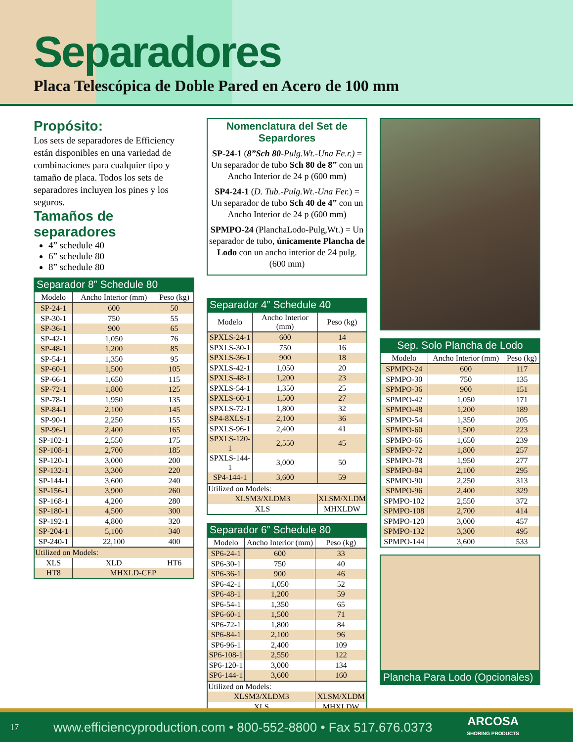Separadores
Placa Telescópica de Doble Pared en Acero de 100 mm
Propósito:
Los sets de separadores de Efficiency están disponibles en una variedad de combinaciones para cualquier tipo y tamaño de placa. Todos los sets de separadores incluyen los pines y los seguros.
Tamaños de separadores
4” schedule 40
6” schedule 80
8” schedule 80
Separador 8” Schedule 80
| Modelo | Ancho Interior (mm) | Peso (kg) |
| --- | --- | --- |
| SP-24-1 | 600 | 50 |
| SP-30-1 | 750 | 55 |
| SP-36-1 | 900 | 65 |
| SP-42-1 | 1,050 | 76 |
| SP-48-1 | 1,200 | 85 |
| SP-54-1 | 1,350 | 95 |
| SP-60-1 | 1,500 | 105 |
| SP-66-1 | 1,650 | 115 |
| SP-72-1 | 1,800 | 125 |
| SP-78-1 | 1,950 | 135 |
| SP-84-1 | 2,100 | 145 |
| SP-90-1 | 2,250 | 155 |
| SP-96-1 | 2,400 | 165 |
| SP-102-1 | 2,550 | 175 |
| SP-108-1 | 2,700 | 185 |
| SP-120-1 | 3,000 | 200 |
| SP-132-1 | 3,300 | 220 |
| SP-144-1 | 3,600 | 240 |
| SP-156-1 | 3,900 | 260 |
| SP-168-1 | 4,200 | 280 |
| SP-180-1 | 4,500 | 300 |
| SP-192-1 | 4,800 | 320 |
| SP-204-1 | 5,100 | 340 |
| SP-240-1 | 22,100 | 400 |
| Utilized on Models: | | |
| XLS | XLD | HT6 |
| HT8 | MHXLD-CEP | |
Nomenclatura del Set de Separdores
SP-24-1 (8”Sch 80-Pulg.Wt.-Una Fe.r.) = Un separador de tubo Sch 80 de 8” con un Ancho Interior de 24 p (600 mm)
SP4-24-1 (D. Tub.-Pulg.Wt.-Una Fer.) = Un separador de tubo Sch 40 de 4” con un Ancho Interior de 24 p (600 mm)
SPMPO-24 (PlanchaLodo-Pulg,Wt.) = Un separador de tubo, únicamente Plancha de Lodo con un ancho interior de 24 pulg. (600 mm)
Separador 4” Schedule 40
| Modelo | Ancho Interior (mm) | Peso (kg) |
| --- | --- | --- |
| SPXLS-24-1 | 600 | 14 |
| SPXLS-30-1 | 750 | 16 |
| SPXLS-36-1 | 900 | 18 |
| SPXLS-42-1 | 1,050 | 20 |
| SPXLS-48-1 | 1,200 | 23 |
| SPXLS-54-1 | 1,350 | 25 |
| SPXLS-60-1 | 1,500 | 27 |
| SPXLS-72-1 | 1,800 | 32 |
| SP4-8XLS-1 | 2,100 | 36 |
| SPXLS-96-1 | 2,400 | 41 |
| SPXLS-120-1 | 2,550 | 45 |
| SPXLS-144-1 | 3,000 | 50 |
| SP4-144-1 | 3,600 | 59 |
| Utilized on Models: | | |
| XLSM3/XLDM3 | | XLSM/XLDM |
| XLS | | MHXLDW |
Separador 6” Schedule 80
| Modelo | Ancho Interior (mm) | Peso (kg) |
| --- | --- | --- |
| SP6-24-1 | 600 | 33 |
| SP6-30-1 | 750 | 40 |
| SP6-36-1 | 900 | 46 |
| SP6-42-1 | 1,050 | 52 |
| SP6-48-1 | 1,200 | 59 |
| SP6-54-1 | 1,350 | 65 |
| SP6-60-1 | 1,500 | 71 |
| SP6-72-1 | 1,800 | 84 |
| SP6-84-1 | 2,100 | 96 |
| SP6-96-1 | 2,400 | 109 |
| SP6-108-1 | 2,550 | 122 |
| SP6-120-1 | 3,000 | 134 |
| SP6-144-1 | 3,600 | 160 |
| Utilized on Models: | | |
| XLSM3/XLDM3 | | XLSM/XLDM |
| XLS | | MHXLDW |
Sep. Solo Plancha de Lodo
| Modelo | Ancho Interior (mm) | Peso (kg) |
| --- | --- | --- |
| SPMPO-24 | 600 | 117 |
| SPMPO-30 | 750 | 135 |
| SPMPO-36 | 900 | 151 |
| SPMPO-42 | 1,050 | 171 |
| SPMPO-48 | 1,200 | 189 |
| SPMPO-54 | 1,350 | 205 |
| SPMPO-60 | 1,500 | 223 |
| SPMPO-66 | 1,650 | 239 |
| SPMPO-72 | 1,800 | 257 |
| SPMPO-78 | 1,950 | 277 |
| SPMPO-84 | 2,100 | 295 |
| SPMPO-90 | 2,250 | 313 |
| SPMPO-96 | 2,400 | 329 |
| SPMPO-102 | 2,550 | 372 |
| SPMPO-108 | 2,700 | 414 |
| SPMPO-120 | 3,000 | 457 |
| SPMPO-132 | 3,300 | 495 |
| SPMPO-144 | 3,600 | 533 |
Plancha Para Lodo (Opcionales)
17 www.efficiencyproduction.com • 800-552-8800 • Fax 517.676.0373 ARCOSA
SHORING PRODUCTS